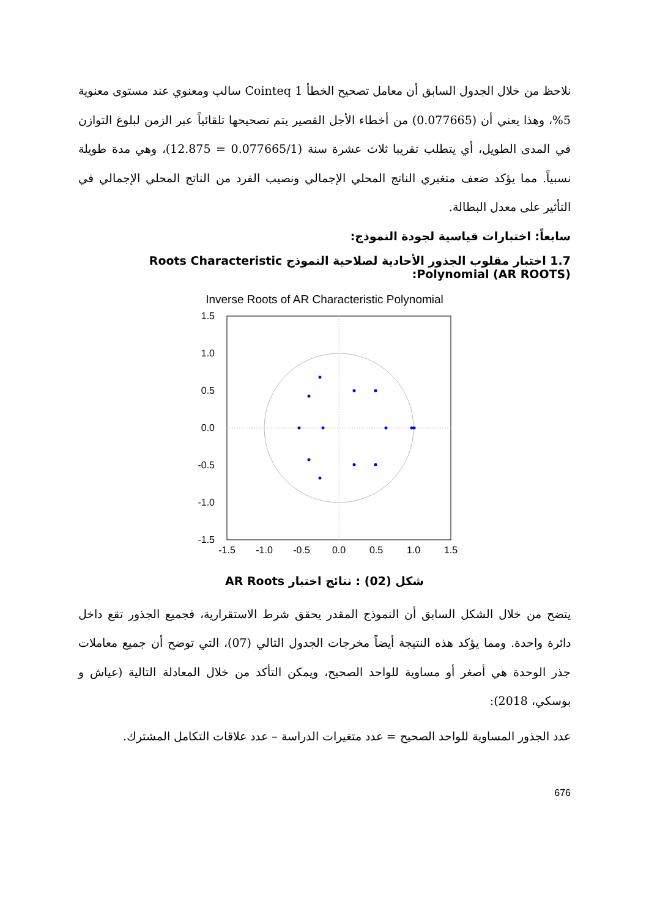نلاحظ من خلال الجدول السابق أن معامل تصحيح الخطأ 1 Cointeq سالب ومعنوي عند مستوى معنوية 5%، وهذا يعني أن (0.077665) من أخطاء الأجل القصير يتم تصحيحها تلقائياً عبر الزمن لبلوغ التوازن في المدى الطويل، أي يتطلب تقريبا ثلاث عشرة سنة (0.077665/1 = 12.875)، وهي مدة طويلة نسبياً. مما يؤكد ضعف متغيري الناتج المحلي الإجمالي ونصيب الفرد من الناتج المحلي الإجمالي في التأثير على معدل البطالة.
سابعاً: اختبارات قياسية لجودة النموذج:
1.7 اختبار مقلوب الجذور الأحادية لصلاحية النموذج Roots Characteristic Polynomial (AR ROOTS):
Inverse Roots of AR Characteristic Polynomial
1.5
1.0
0.5
0.0
-0.5
-1.0
-1.5
-1.5
-1.0
-0.5
0.0
0.5
1.0
1.5
شكل (02) : نتائج اختبار AR Roots
يتضح من خلال الشكل السابق أن النموذج المقدر يحقق شرط الاستقرارية، فجميع الجذور تقع داخل دائرة واحدة. ومما يؤكد هذه النتيجة أيضاً مخرجات الجدول التالي (07)، التي توضح أن جميع معاملات جذر الوحدة هي أصغر أو مساوية للواحد الصحيح، ويمكن التأكد من خلال المعادلة التالية (عياش و بوسكي، 2018):
عدد الجذور المساوية للواحد الصحيح = عدد متغيرات الدراسة – عدد علاقات التكامل المشترك.
676